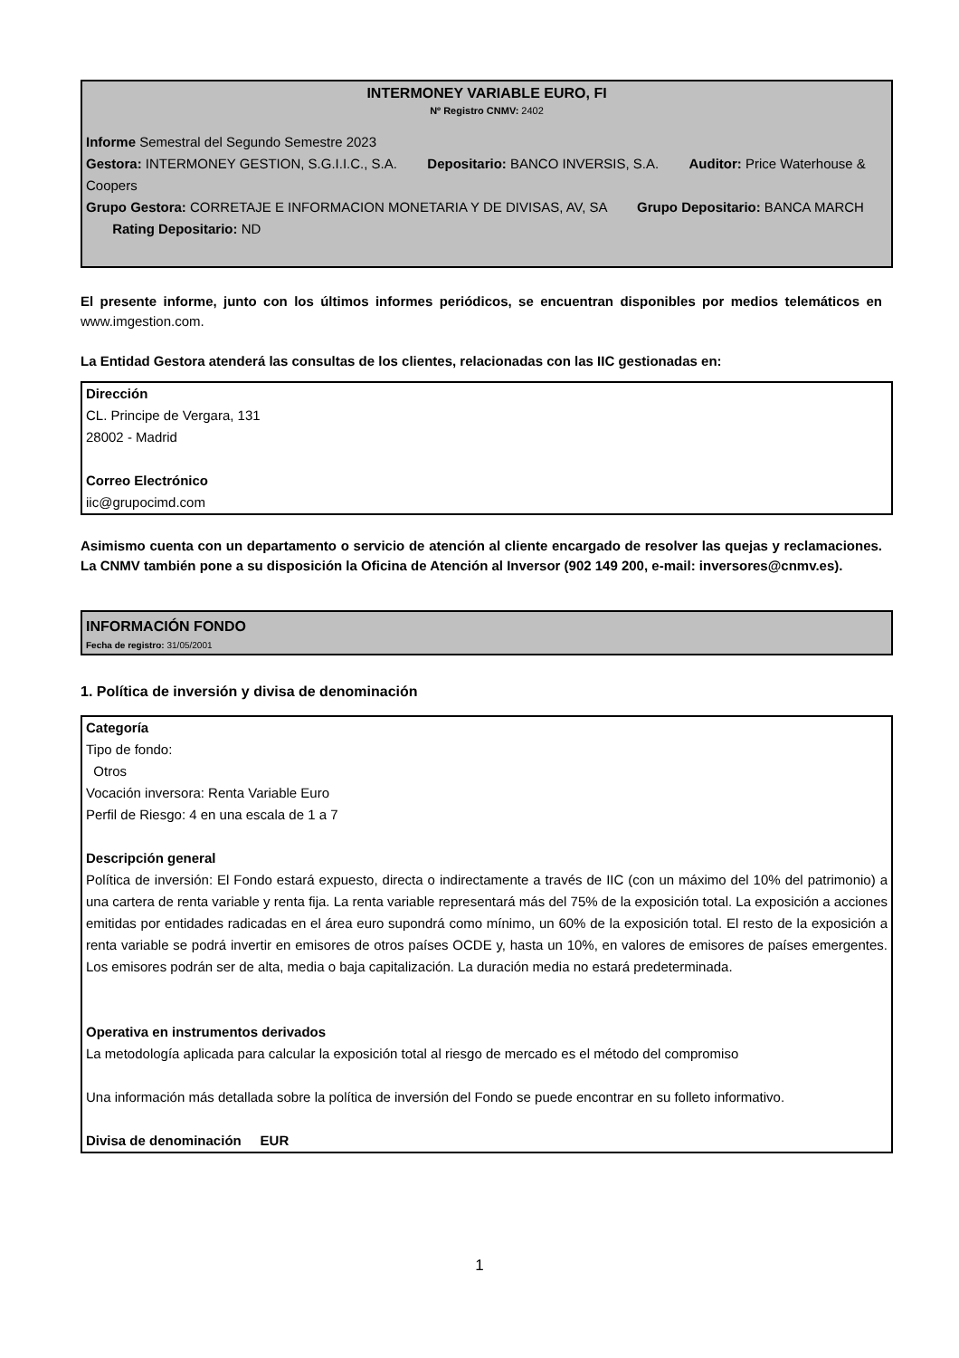INTERMONEY VARIABLE EURO, FI
Nº Registro CNMV: 2402
Informe Semestral del Segundo Semestre 2023
Gestora: INTERMONEY GESTION, S.G.I.I.C., S.A. Depositario: BANCO INVERSIS, S.A. Auditor: Price Waterhouse & Coopers
Grupo Gestora: CORRETAJE E INFORMACION MONETARIA Y DE DIVISAS, AV, SA Grupo Depositario: BANCA MARCH Rating Depositario: ND
El presente informe, junto con los últimos informes periódicos, se encuentran disponibles por medios telemáticos en www.imgestion.com.
La Entidad Gestora atenderá las consultas de los clientes, relacionadas con las IIC gestionadas en:
Dirección
CL. Principe de Vergara, 131
28002 - Madrid
Correo Electrónico
iic@grupocimd.com
Asimismo cuenta con un departamento o servicio de atención al cliente encargado de resolver las quejas y reclamaciones. La CNMV también pone a su disposición la Oficina de Atención al Inversor (902 149 200, e-mail: inversores@cnmv.es).
INFORMACIÓN FONDO
Fecha de registro: 31/05/2001
1. Política de inversión y divisa de denominación
Categoría
Tipo de fondo:
Otros
Vocación inversora: Renta Variable Euro
Perfil de Riesgo: 4 en una escala de 1 a 7
Descripción general
Política de inversión: El Fondo estará expuesto, directa o indirectamente a través de IIC (con un máximo del 10% del patrimonio) a una cartera de renta variable y renta fija. La renta variable representará más del 75% de la exposición total. La exposición a acciones emitidas por entidades radicadas en el área euro supondrá como mínimo, un 60% de la exposición total. El resto de la exposición a renta variable se podrá invertir en emisores de otros países OCDE y, hasta un 10%, en valores de emisores de países emergentes. Los emisores podrán ser de alta, media o baja capitalización. La duración media no estará predeterminada.
Operativa en instrumentos derivados
La metodología aplicada para calcular la exposición total al riesgo de mercado es el método del compromiso
Una información más detallada sobre la política de inversión del Fondo se puede encontrar en su folleto informativo.
Divisa de denominación EUR
1